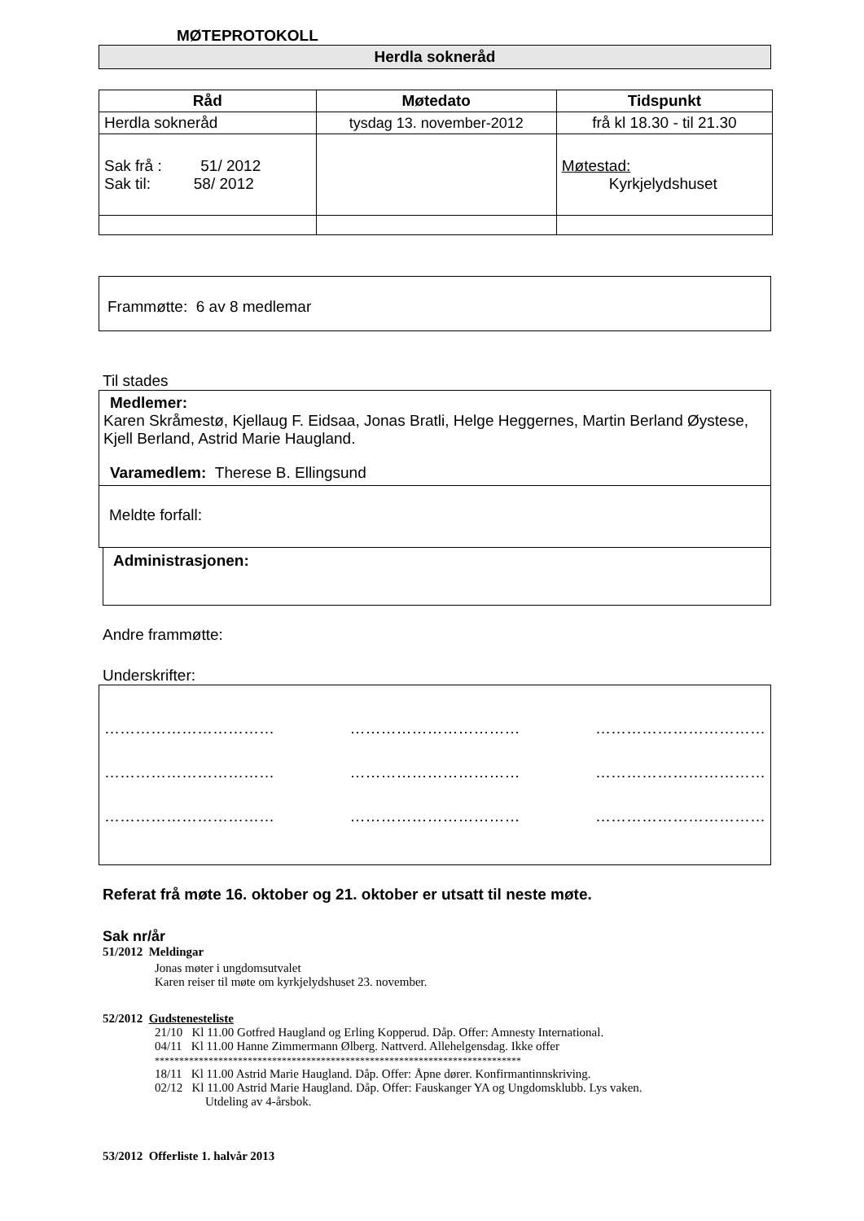MØTEPROTOKOLL
Herdla sokneråd
| Råd | Møtedato | Tidspunkt |
| --- | --- | --- |
| Herdla sokneråd | tysdag 13. november-2012 | frå kl 18.30 - til 21.30 |
| Sak frå : 51/ 2012 Sak til: 58/ 2012 | | Møtestad: Kyrkjelydshuset |
Frammøtte: 6 av 8 medlemar
Til stades
Medlemer:
Karen Skråmestø, Kjellaug F. Eidsaa, Jonas Bratli, Helge Heggernes, Martin Berland Øystese, Kjell Berland, Astrid Marie Haugland.
Varamedlem: Therese B. Ellingsund
Meldte forfall:
Administrasjonen:
Andre frammøtte:
Underskrifter:
…………………………… …………………………… ……………………………
…………………………… …………………………… ……………………………
…………………………… …………………………… ……………………………
Referat frå møte 16. oktober og 21. oktober er utsatt til neste møte.
Sak nr/år
51/2012 Meldingar
Jonas møter i ungdomsutvalet
Karen reiser til møte om kyrkjelydshuset 23. november.
52/2012 Gudstenesteliste
21/10 Kl 11.00 Gotfred Haugland og Erling Kopperud. Dåp. Offer: Amnesty International.
04/11 Kl 11.00 Hanne Zimmermann Ølberg. Nattverd. Allehelgensdag. Ikke offer
***************************************************************************
18/11 Kl 11.00 Astrid Marie Haugland. Dåp. Offer: Åpne dører. Konfirmantinnskriving.
02/12 Kl 11.00 Astrid Marie Haugland. Dåp. Offer: Fauskanger YA og Ungdomsklubb. Lys vaken.
Utdeling av 4-årsbok.
53/2012 Offerliste 1. halvår 2013